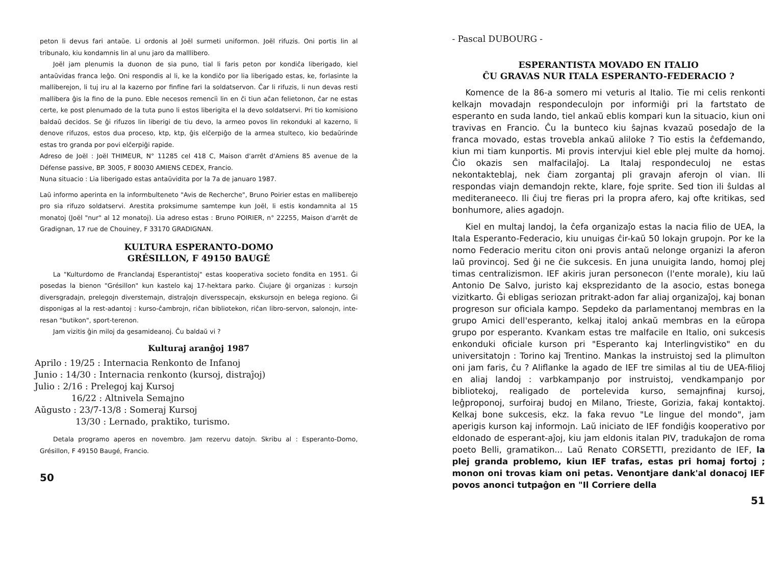peton li devus fari antaŭe. Li ordonis al Joël surmeti uniformon. Joël rifuzis. Oni portis lin al tribunalo, kiu kondamnis lin al unu jaro da malllibero.
Joël jam plenumis la duonon de sia puno, tial li faris peton por kondiĉa liberigado, kiel antaŭvidas franca leĝo. Oni respondis al li, ke la kondiĉo por lia liberigado estas, ke, forlasinte la malliberejon, li tuj iru al la kazerno por finfine fari la soldatservon. Ĉar li rifuzis, li nun devas resti mallibera ĝis la fino de la puno. Eble necesos remenciì lin en ĉi tiun aĉan felietonon, ĉar ne estas certe, ke post plenumado de la tuta puno li estos liberigita el la devo soldatservi. Pri tio komisiono baldaŭ decidos. Se ĝi rifuzos lin liberigi de tiu devo, la armeo povos lin rekonduki al kazerno, li denove rifuzos, estos dua proceso, ktp, ktp, ĝis elĉerpiĝo de la armea stulteco, kio bedaŭrinde estas tro granda por povi elĉerpiĝi rapide.
Adreso de Joël : Joël THIMEUR, N° 11285 cel 418 C, Maison d'arrêt d'Amiens 85 avenue de la Défense passive, BP. 3005, F 80030 AMIENS CEDEX, Francio.
Nuna situacio : Lia liberigado estas antaŭvidita por la 7a de januaro 1987.
Laŭ informo aperinta en la informbulteneto "Avis de Recherche", Bruno Poirier estas en malliberejo pro sia rifuzo soldatservi. Arestita proksimume samtempe kun Joël, li estis kondamnita al 15 monatoj (Joël "nur" al 12 monatoj). Lia adreso estas : Bruno POIRIER, n° 22255, Maison d'arrêt de Gradignan, 17 rue de Chouiney, F 33170 GRADIGNAN.
KULTURA ESPERANTO-DOMO
GRÉSILLON, F 49150 BAUGÉ
La "Kulturdomo de Franclandaj Esperantistoj" estas kooperativa societo fondita en 1951. Ĝi posedas la bienon "Grésillon" kun kastelo kaj 17-hektara parko. Ĉiujare ĝi organizas : kursojn diversgradajn, prelegojn diverstemajn, distraĵojn diversspecajn, ekskursojn en belega regiono. Ĝi disponigas al la rest-adantoj : kurso-ĉambrojn, riĉan bibliotekon, riĉan libro-servon, salonojn, inte-resan "butikon", sport-terenon.
Jam vizitis ĝin miloj da gesamideanoj. Ĉu baldaŭ vi ?
Kulturaj aranĝoj 1987
Aprilo : 19/25 : Internacia Renkonto de Infanoj
Junio : 14/30 : Internacia renkonto (kursoj, distraĵoj)
Julio : 2/16 : Prelegoj kaj Kursoj
16/22 : Altnivela Semajno
Aŭgusto : 23/7-13/8 : Someraj Kursoj
13/30 : Lernado, praktiko, turismo.
Detala programo aperos en novembro. Jam rezervu datojn. Skribu al : Esperanto-Domo, Grésillon, F 49150 Baugé, Francio.
50
- Pascal DUBOURG -
ESPERANTISTA MOVADO EN ITALIO
ĈU GRAVAS NUR ITALA ESPERANTO-FEDERACIO ?
Komence de la 86-a somero mi veturis al Italio. Tie mi celis renkonti kelkajn movadajn respondeculojn por informiĝi pri la fartstato de esperanto en suda lando, tiel ankaŭ eblis kompari kun la situacio, kiun oni travivas en Francio. Ĉu la bunteco kiu ŝajnas kvazaŭ posedaĵo de la franca movado, estas trovebla ankaŭ aliloke ? Tio estis la ĉefdemando, kiun mi tiam kunportis. Mi provis intervjui kiel eble plej multe da homoj. Ĉio okazis sen malfacilaĵoj. La Italaj respondeculoj ne estas nekontakteblaj, nek ĉiam zorgantaj pli gravajn aferojn ol vian. Ili respondas viajn demandojn rekte, klare, foje sprite. Sed tion ili ŝuldas al mediteraneeco. Ili ĉiuj tre fieras pri la propra afero, kaj ofte kritikas, sed bonhumore, alies agadojn.
Kiel en multaj landoj, la ĉefa organizaĵo estas la nacia filio de UEA, la Itala Esperanto-Federacio, kiu unuigas ĉir-kaŭ 50 lokajn grupojn. Por ke la nomo Federacio meritu citon oni provis antaŭ nelonge organizi la aferon laŭ provincoj. Sed ĝi ne ĉie sukcesis. En juna unuigita lando, homoj plej timas centralizismon. IEF akiris juran personecon (l'ente morale), kiu laŭ Antonio De Salvo, juristo kaj eksprezidanto de la asocio, estas bonega vizitkarto. Ĝi ebligas seriozan pritrakt-adon far aliaj organizaĵoj, kaj bonan progreson sur oficiala kampo. Sepdeko da parlamentanoj membras en la grupo Amici dell'esperanto, kelkaj italoj ankaŭ membras en la eŭropa grupo por esperanto. Kvankam estas tre malfacile en Italio, oni sukcesis enkonduki oficiale kurson pri "Esperanto kaj Interlingvistiko" en du universitatojn : Torino kaj Trentino. Mankas la instruistoj sed la plimulton oni jam faris, ĉu ? Aliflanke la agado de IEF tre similas al tiu de UEA-filioj en aliaj landoj : varbkampanjo por instruistoj, vendkampanjo por bibliotekoj, realigado de portelevida kurso, semajnfinaj kursoj, leĝproponoj, surfoiraj budoj en Milano, Trieste, Gorizia, fakaj kontaktoj. Kelkaj bone sukcesis, ekz. la faka revuo "Le lingue del mondo", jam aperigis kurson kaj informojn. Laŭ iniciato de IEF fondiĝis kooperativo por eldonado de esperant-aĵoj, kiu jam eldonis italan PIV, tradukaĵon de roma poeto Belli, gramatikon... Laŭ Renato CORSETTI, prezidanto de IEF, la plej granda problemo, kiun IEF trafas, estas pri homaj fortoj ; monon oni trovas kiam oni petas. Venontjare dank'al donacoj IEF povos anonci tutpaĝon en "Il Corriere della
51